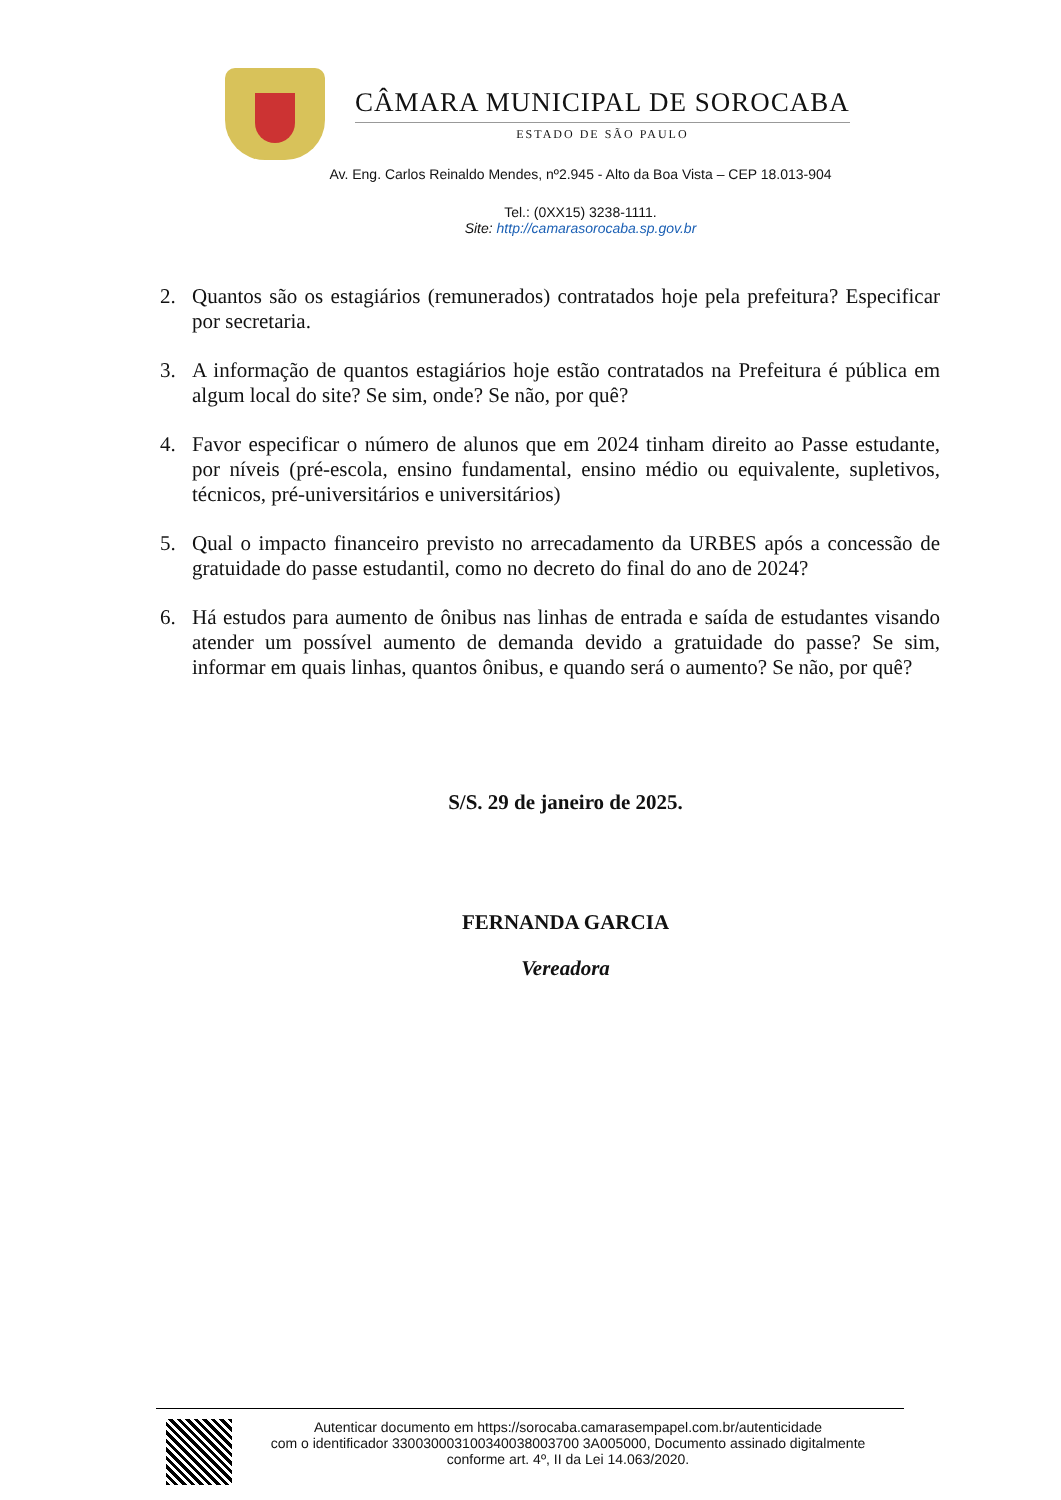CÂMARA MUNICIPAL DE SOROCABA
ESTADO DE SÃO PAULO
Av. Eng. Carlos Reinaldo Mendes, nº2.945 - Alto da Boa Vista – CEP 18.013-904
Tel.: (0XX15) 3238-1111.
Site: http://camarasorocaba.sp.gov.br
2. Quantos são os estagiários (remunerados) contratados hoje pela prefeitura? Especificar por secretaria.
3. A informação de quantos estagiários hoje estão contratados na Prefeitura é pública em algum local do site? Se sim, onde? Se não, por quê?
4. Favor especificar o número de alunos que em 2024 tinham direito ao Passe estudante, por níveis (pré-escola, ensino fundamental, ensino médio ou equivalente, supletivos, técnicos, pré-universitários e universitários)
5. Qual o impacto financeiro previsto no arrecadamento da URBES após a concessão de gratuidade do passe estudantil, como no decreto do final do ano de 2024?
6. Há estudos para aumento de ônibus nas linhas de entrada e saída de estudantes visando atender um possível aumento de demanda devido a gratuidade do passe? Se sim, informar em quais linhas, quantos ônibus, e quando será o aumento? Se não, por quê?
S/S. 29 de janeiro de 2025.
FERNANDA GARCIA
Vereadora
Autenticar documento em https://sorocaba.camarasempapel.com.br/autenticidade
com o identificador 330030003100340038003700 3A005000, Documento assinado digitalmente
conforme art. 4º, II da Lei 14.063/2020.